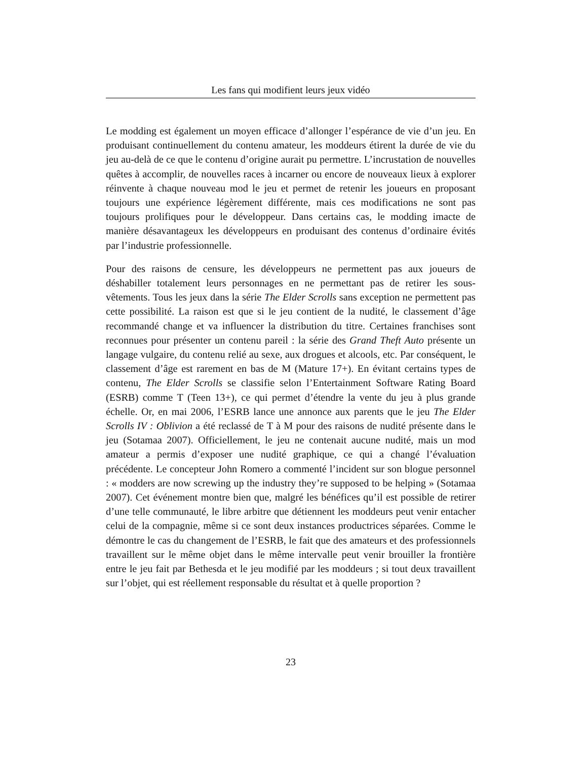Les fans qui modifient leurs jeux vidéo
Le modding est également un moyen efficace d’allonger l’espérance de vie d’un jeu. En produisant continuellement du contenu amateur, les moddeurs étirent la durée de vie du jeu au-delà de ce que le contenu d’origine aurait pu permettre. L’incrustation de nouvelles quêtes à accomplir, de nouvelles races à incarner ou encore de nouveaux lieux à explorer réinvente à chaque nouveau mod le jeu et permet de retenir les joueurs en proposant toujours une expérience légèrement différente, mais ces modifications ne sont pas toujours prolifiques pour le développeur. Dans certains cas, le modding imacte de manière désavantageux les développeurs en produisant des contenus d’ordinaire évités par l’industrie professionnelle.
Pour des raisons de censure, les développeurs ne permettent pas aux joueurs de déshabiller totalement leurs personnages en ne permettant pas de retirer les sous-vêtements. Tous les jeux dans la série The Elder Scrolls sans exception ne permettent pas cette possibilité. La raison est que si le jeu contient de la nudité, le classement d’âge recommandé change et va influencer la distribution du titre. Certaines franchises sont reconnues pour présenter un contenu pareil : la série des Grand Theft Auto présente un langage vulgaire, du contenu relié au sexe, aux drogues et alcools, etc. Par conséquent, le classement d’âge est rarement en bas de M (Mature 17+). En évitant certains types de contenu, The Elder Scrolls se classifie selon l’Entertainment Software Rating Board (ESRB) comme T (Teen 13+), ce qui permet d’étendre la vente du jeu à plus grande échelle. Or, en mai 2006, l’ESRB lance une annonce aux parents que le jeu The Elder Scrolls IV : Oblivion a été reclassé de T à M pour des raisons de nudité présente dans le jeu (Sotamaa 2007). Officiellement, le jeu ne contenait aucune nudité, mais un mod amateur a permis d’exposer une nudité graphique, ce qui a changé l’évaluation précédente. Le concepteur John Romero a commenté l’incident sur son blogue personnel : « modders are now screwing up the industry they’re supposed to be helping » (Sotamaa 2007). Cet événement montre bien que, malgré les bénéfices qu’il est possible de retirer d’une telle communauté, le libre arbitre que détiennent les moddeurs peut venir entacher celui de la compagnie, même si ce sont deux instances productrices séparées. Comme le démontre le cas du changement de l’ESRB, le fait que des amateurs et des professionnels travaillent sur le même objet dans le même intervalle peut venir brouiller la frontière entre le jeu fait par Bethesda et le jeu modifié par les moddeurs ; si tout deux travaillent sur l’objet, qui est réellement responsable du résultat et à quelle proportion ?
23